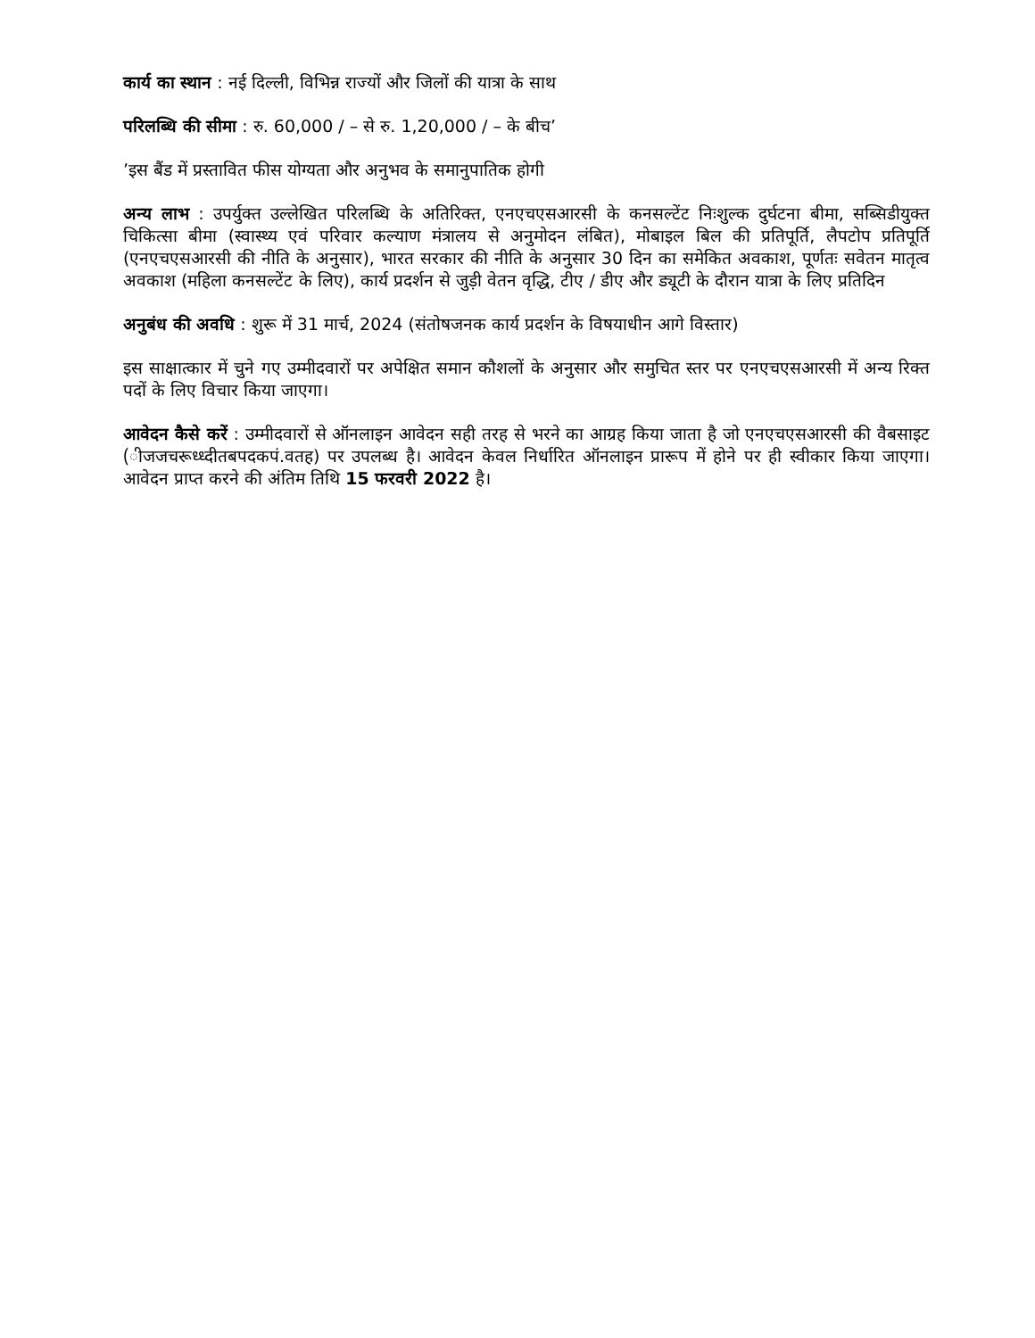कार्य का स्थान : नई दिल्ली, विभिन्न राज्यों और जिलों की यात्रा के साथ
परिलब्धि की सीमा : रु. 60,000 / – से रु. 1,20,000 / – के बीच’
’इस बैंड में प्रस्तावित फीस योग्यता और अनुभव के समानुपातिक होगी
अन्य लाभ : उपर्युक्त उल्लेखित परिलब्धि के अतिरिक्त, एनएचएसआरसी के कनसल्टेंट निःशुल्क दुर्घटना बीमा, सब्सिडीयुक्त चिकित्सा बीमा (स्वास्थ्य एवं परिवार कल्याण मंत्रालय से अनुमोदन लंबित), मोबाइल बिल की प्रतिपूर्ति, लैपटोप प्रतिपूर्ति (एनएचएसआरसी की नीति के अनुसार), भारत सरकार की नीति के अनुसार 30 दिन का समेकित अवकाश, पूर्णतः सवेतन मातृत्व अवकाश (महिला कनसल्टेंट के लिए), कार्य प्रदर्शन से जुड़ी वेतन वृद्धि, टीए / डीए और ड्यूटी के दौरान यात्रा के लिए प्रतिदिन
अनुबंध की अवधि : शुरू में 31 मार्च, 2024 (संतोषजनक कार्य प्रदर्शन के विषयाधीन आगे विस्तार)
इस साक्षात्कार में चुने गए उम्मीदवारों पर अपेक्षित समान कौशलों के अनुसार और समुचित स्तर पर एनएचएसआरसी में अन्य रिक्त पदों के लिए विचार किया जाएगा।
आवेदन कैसे करें : उम्मीदवारों से ऑनलाइन आवेदन सही तरह से भरने का आग्रह किया जाता है जो एनएचएसआरसी की वैबसाइट (ीजजचरूध्ध्दीतबपदकपं.वतह) पर उपलब्ध है। आवेदन केवल निर्धारित ऑनलाइन प्रारूप में होने पर ही स्वीकार किया जाएगा। आवेदन प्राप्त करने की अंतिम तिथि 15 फरवरी 2022 है।